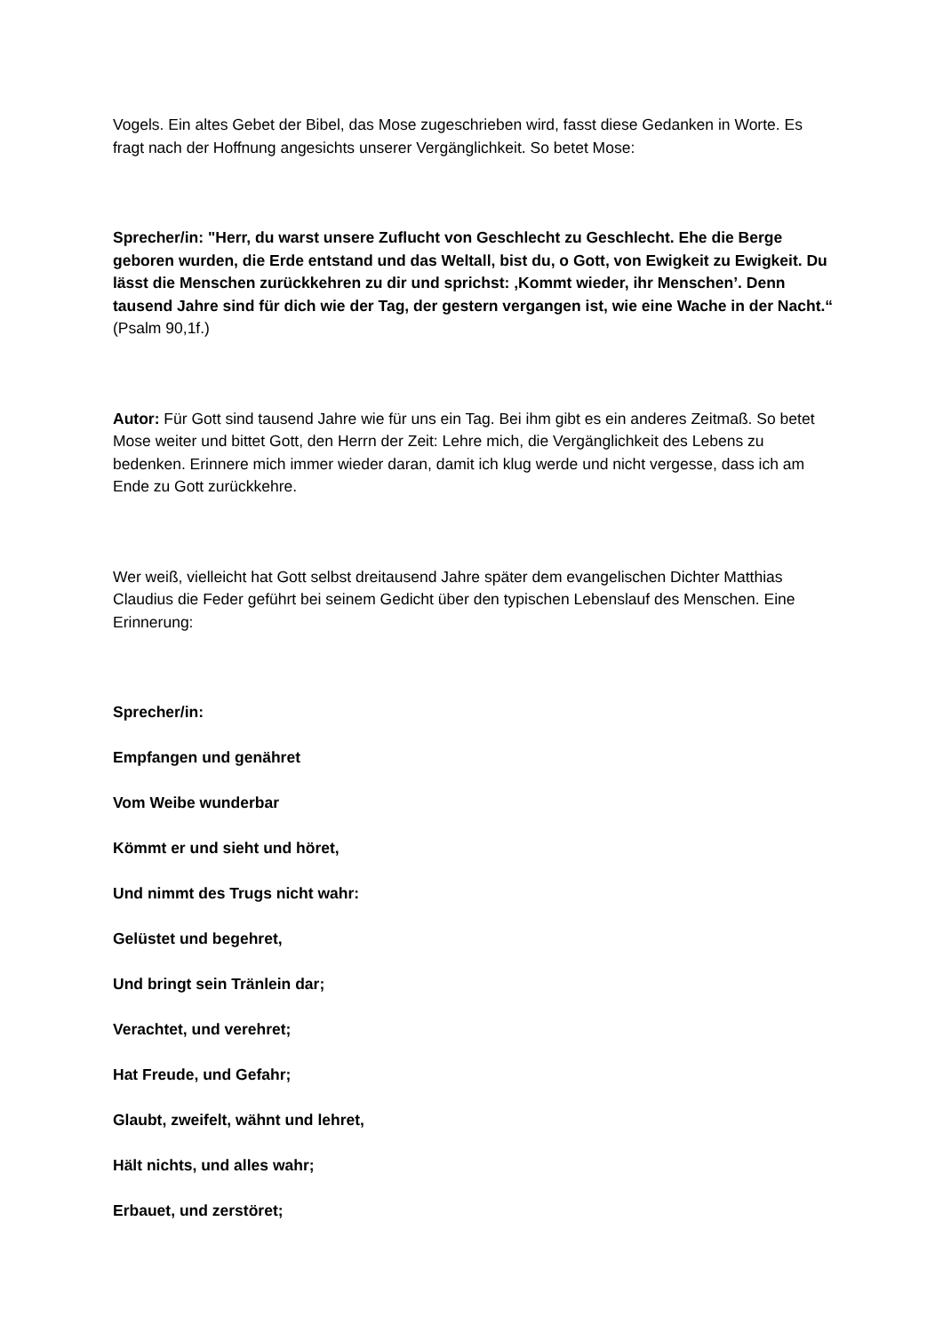Vogels. Ein altes Gebet der Bibel, das Mose zugeschrieben wird, fasst diese Gedanken in Worte. Es fragt nach der Hoffnung angesichts unserer Vergänglichkeit. So betet Mose:
Sprecher/in: "Herr, du warst unsere Zuflucht von Geschlecht zu Geschlecht. Ehe die Berge geboren wurden, die Erde entstand und das Weltall, bist du, o Gott, von Ewigkeit zu Ewigkeit. Du lässt die Menschen zurückkehren zu dir und sprichst: ‚Kommt wieder, ihr Menschen’. Denn tausend Jahre sind für dich wie der Tag, der gestern vergangen ist, wie eine Wache in der Nacht.“ (Psalm 90,1f.)
Autor: Für Gott sind tausend Jahre wie für uns ein Tag. Bei ihm gibt es ein anderes Zeitmaß. So betet Mose weiter und bittet Gott, den Herrn der Zeit: Lehre mich, die Vergänglichkeit des Lebens zu bedenken. Erinnere mich immer wieder daran, damit ich klug werde und nicht vergesse, dass ich am Ende zu Gott zurückkehre.
Wer weiß, vielleicht hat Gott selbst dreitausend Jahre später dem evangelischen Dichter Matthias Claudius die Feder geführt bei seinem Gedicht über den typischen Lebenslauf des Menschen. Eine Erinnerung:
Sprecher/in:
Empfangen und genähret
Vom Weibe wunderbar
Kömmt er und sieht und höret,
Und nimmt des Trugs nicht wahr:
Gelüstet und begehret,
Und bringt sein Tränlein dar;
Verachtet, und verehret;
Hat Freude, und Gefahr;
Glaubt, zweifelt, wähnt und lehret,
Hält nichts, und alles wahr;
Erbauet, und zerstöret;